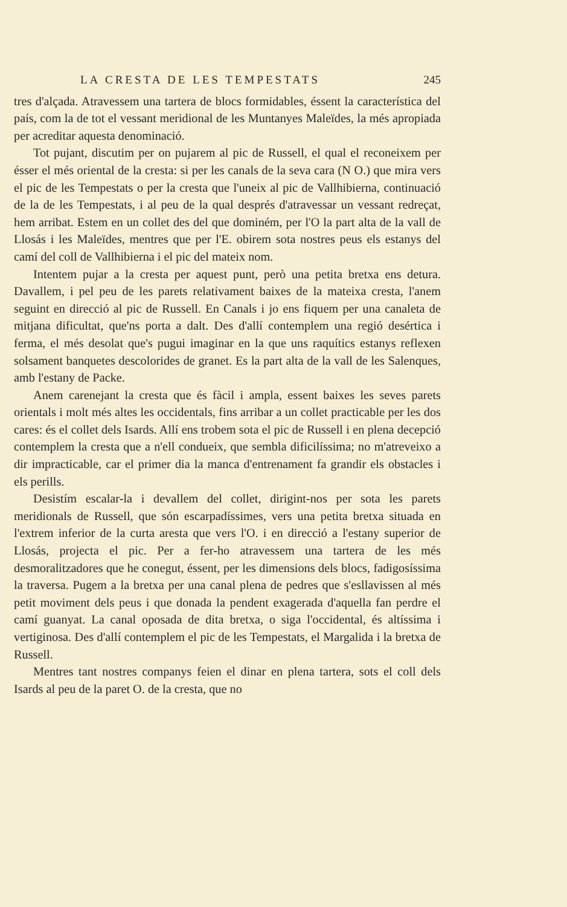LA CRESTA DE LES TEMPESTATS 245
tres d'alçada. Atravessem una tartera de blocs formidables, éssent la característica del país, com la de tot el vessant meridional de les Muntanyes Maleïdes, la més apropiada per acreditar aquesta denominació.
Tot pujant, discutim per on pujarem al pic de Russell, el qual el reconeixem per ésser el més oriental de la cresta: si per les canals de la seva cara (N O.) que mira vers el pic de les Tempestats o per la cresta que l'uneix al pic de Vallhibierna, continuació de la de les Tempestats, i al peu de la qual després d'atravessar un vessant redreçat, hem arribat. Estem en un collet des del que dominém, per l'O la part alta de la vall de Llosás i les Maleïdes, mentres que per l'E. obirem sota nostres peus els estanys del camí del coll de Vallhibierna i el pic del mateix nom.
Intentem pujar a la cresta per aquest punt, però una petita bretxa ens detura. Davallem, i pel peu de les parets relativament baixes de la mateixa cresta, l'anem seguint en direcció al pic de Russell. En Canals i jo ens fiquem per una canaleta de mitjana dificultat, que'ns porta a dalt. Des d'allí contemplem una regió desértica i ferma, el més desolat que's pugui imaginar en la que uns raquítics estanys reflexen solsament banquetes descolorides de granet. Es la part alta de la vall de les Salenques, amb l'estany de Packe.
Anem carenejant la cresta que és fàcil i ampla, essent baixes les seves parets orientals i molt més altes les occidentals, fins arribar a un collet practicable per les dos cares: és el collet dels Isards. Allí ens trobem sota el pic de Russell i en plena decepció contemplem la cresta que a n'ell condueix, que sembla dificilíssima; no m'atreveixo a dir impracticable, car el primer dia la manca d'entrenament fa grandir els obstacles i els perills.
Desistím escalar-la i devallem del collet, dirigint-nos per sota les parets meridionals de Russell, que són escarpadíssimes, vers una petita bretxa situada en l'extrem inferior de la curta aresta que vers l'O. i en direcció a l'estany superior de Llosás, projecta el pic. Per a fer-ho atravessem una tartera de les més desmoralitzadores que he conegut, éssent, per les dimensions dels blocs, fadigosíssima la traversa. Pugem a la bretxa per una canal plena de pedres que s'esllavissen al més petit moviment dels peus i que donada la pendent exagerada d'aquella fan perdre el camí guanyat. La canal oposada de dita bretxa, o siga l'occidental, és altíssima i vertiginosa. Des d'allí contemplem el pic de les Tempestats, el Margalida i la bretxa de Russell.
Mentres tant nostres companys feien el dinar en plena tartera, sots el coll dels Isards al peu de la paret O. de la cresta, que no